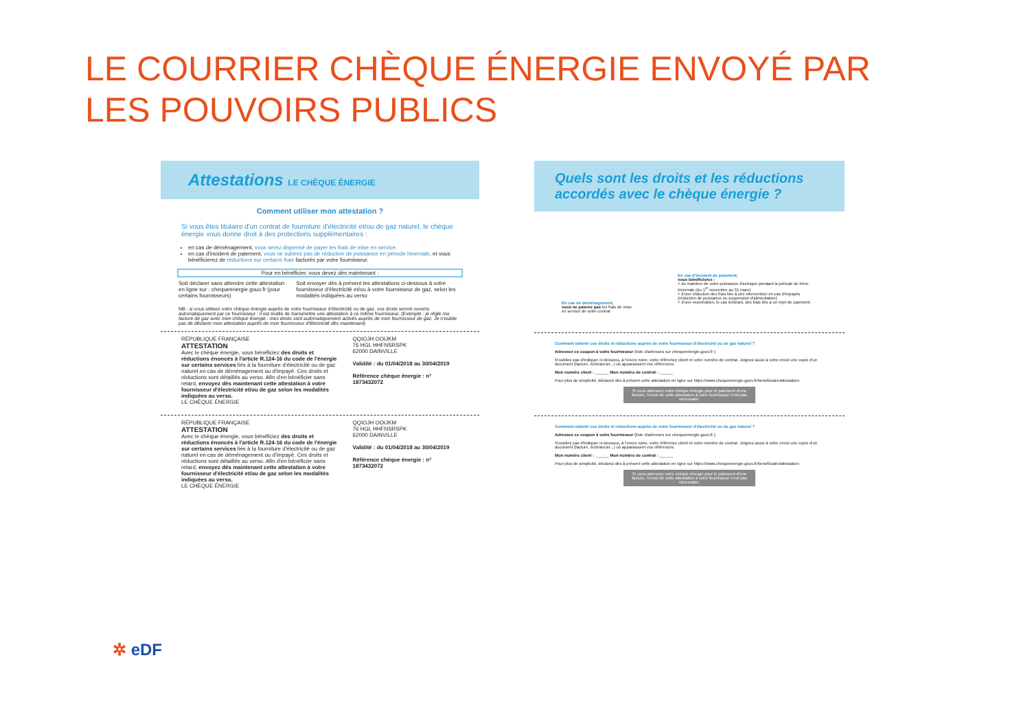LE COURRIER CHÈQUE ÉNERGIE ENVOYÉ PAR
LES POUVOIRS PUBLICS
Attestations LE CHÈQUE ÉNERGIE
Comment utiliser mon attestation ?
Si vous êtes titulaire d'un contrat de fourniture d'électricité et/ou de gaz naturel, le chèque énergie vous donne droit à des protections supplémentaires :
en cas de déménagement, vous serez dispensé de payer les frais de mise en service,
en cas d'incident de paiement, vous ne subirez pas de réduction de puissance en période hivernale, et vous bénéficierez de réductions sur certains frais facturés par votre fournisseur.
Pour en bénéficier, vous devez dès maintenant :
Soit déclarer sans attendre cette attestation en ligne sur : chequeenergie.gouv.fr (pour certains fournisseurs)
Soit envoyer dès à présent les attestations ci-dessous à votre fournisseur d'électricité et/ou à votre fournisseur de gaz, selon les modalités indiquées au verso
NB : si vous utilisez votre chèque énergie auprès de votre fournisseur d'électricité ou de gaz, vos droits seront ouverts automatiquement par ce fournisseur : il est inutile de transmettre une attestation à ce même fournisseur. (Exemple : je règle ma facture de gaz avec mon chèque énergie : mes droits sont automatiquement activés auprès de mon fournisseur de gaz. Je n'oublie pas de déclarer mon attestation auprès de mon fournisseur d'électricité dès maintenant)
RÉPUBLIQUE FRANÇAISE
ATTESTATION
Avec le chèque énergie, vous bénéficiez des droits et réductions énoncés à l'article R.124-16 du code de l'énergie sur certains services liés à la fourniture d'électricité ou de gaz naturel en cas de déménagement ou d'impayé. Ces droits et réductions sont détaillés au verso. Afin d'en bénéficier sans retard, envoyez dès maintenant cette attestation à votre fournisseur d'électricité et/ou de gaz selon les modalités indiquées au verso.
LE CHÈQUE ÉNERGIE
QQIOJH OOIJKM
76 HGL HHFNSRSPK
62000 DAINVILLE
Validité : du 01/04/2018 au 30/04/2019
Référence chèque énergie : n° 1873432072
RÉPUBLIQUE FRANÇAISE
ATTESTATION
Avec le chèque énergie, vous bénéficiez des droits et réductions énoncés à l'article R.124-16 du code de l'énergie sur certains services liés à la fourniture d'électricité ou de gaz naturel en cas de déménagement ou d'impayé. Ces droits et réductions sont détaillés au verso. Afin d'en bénéficier sans retard, envoyez dès maintenant cette attestation à votre fournisseur d'électricité et/ou de gaz selon les modalités indiquées au verso.
LE CHÈQUE ÉNERGIE
QQIOJH OOIJKM
76 HGL HHFNSRSPK
62000 DAINVILLE
Validité : du 01/04/2018 au 30/04/2019
Référence chèque énergie : n° 1873432072
Quels sont les droits et les réductions accordés avec le chèque énergie ?
En cas de déménagement,
vous ne paierez pas les frais de mise en service de votre contrat
En cas d'incident de paiement,
vous bénéficierez :
> du maintien de votre puissance électrique pendant la période de trêve hivernale (du 1<sup>er</sup> novembre au 31 mars)
> d'une réduction des frais liés à une intervention en cas d'impayés (réduction de puissance ou suspension d'alimentation)
> d'une exonération, le cas échéant, des frais liés à un rejet de paiement
Comment obtenir ces droits et réductions auprès de votre fournisseur d'électricité ou de gaz naturel ?
Adressez ce coupon à votre fournisseur (liste d'adresses sur chequeenergie.gouv.fr ).
N'oubliez pas d'indiquer ci-dessous, à l'encre noire, votre référence client et votre numéro de contrat. Joignez aussi à votre envoi une copie d'un document (facture, échéancier...) où apparaissent vos références.
Mon numéro client : ______ Mon numéro de contrat : ______
Pour plus de simplicité, déclarez dès à présent cette attestation en ligne sur https://www.chequeenergie.gouv.fr/beneficiaire/attestation
Si vous adressez votre chèque énergie pour le paiement d'une facture, l'envoi de cette attestation à votre fournisseur n'est pas nécessaire.
Comment obtenir ces droits et réductions auprès de votre fournisseur d'électricité ou de gaz naturel ?
Adressez ce coupon à votre fournisseur (liste d'adresses sur chequeenergie.gouv.fr ).
N'oubliez pas d'indiquer ci-dessous, à l'encre noire, votre référence client et votre numéro de contrat. Joignez aussi à votre envoi une copie d'un document (facture, échéancier...) où apparaissent vos références.
Mon numéro client : ______ Mon numéro de contrat : ______
Pour plus de simplicité, déclarez dès à présent cette attestation en ligne sur https://www.chequeenergie.gouv.fr/beneficiaire/attestation
Si vous adressez votre chèque énergie pour le paiement d'une facture, l'envoi de cette attestation à votre fournisseur n'est pas nécessaire.
✲ eDF